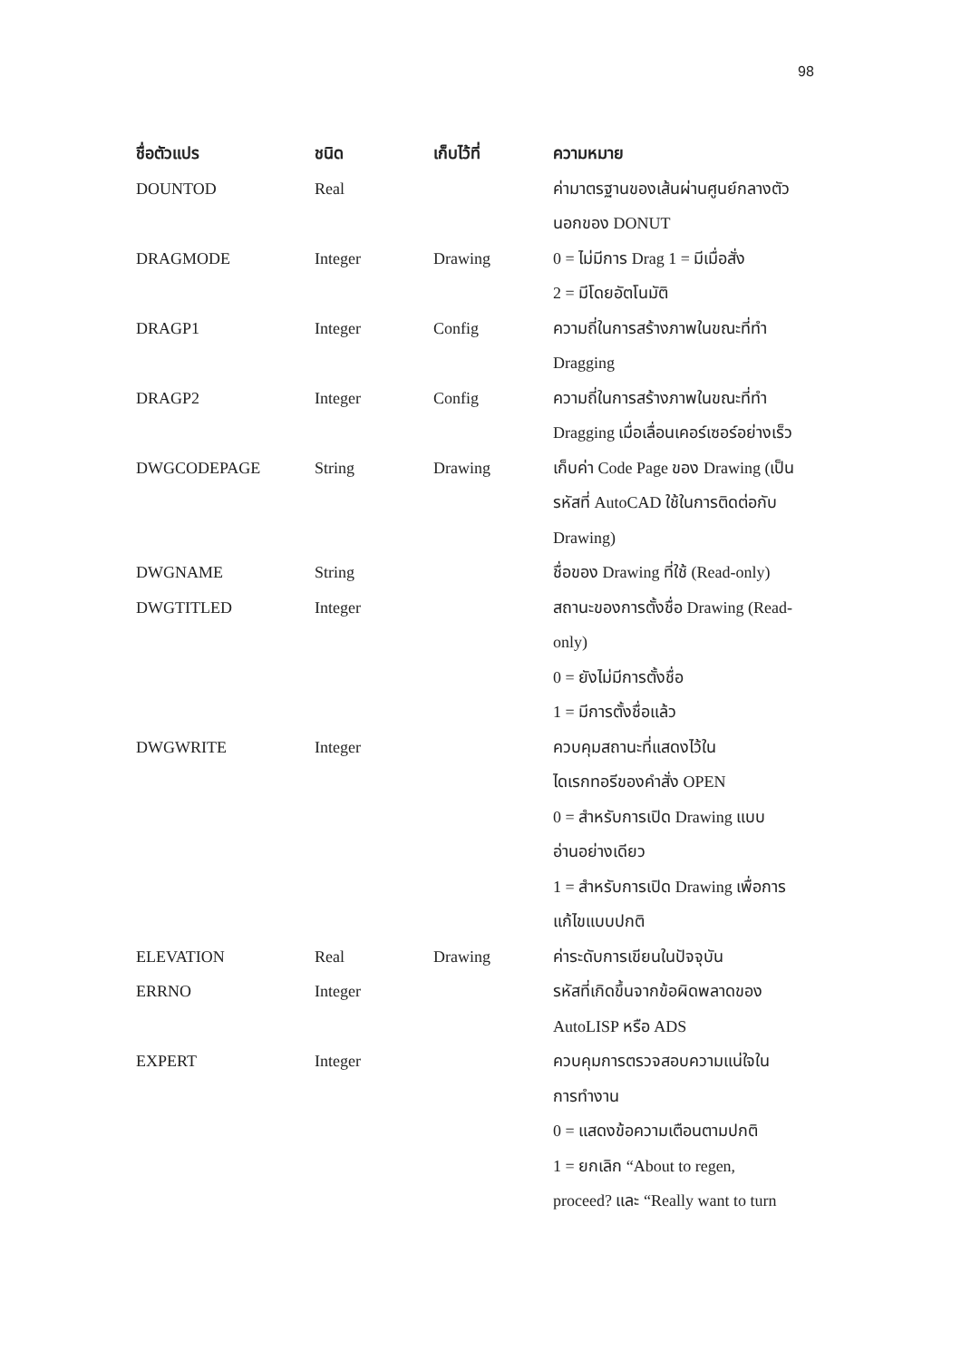98
| ชื่อตัวแปร | ชนิด | เก็บไว้ที่ | ความหมาย |
| --- | --- | --- | --- |
| DOUNTOD | Real | | ค่ามาตรฐานของเส้นผ่านศูนย์กลางตัว นอกของ DONUT |
| DRAGMODE | Integer | Drawing | 0 = ไม่มีการ Drag 1 = มีเมื่อสั่ง 2 = มีโดยอัตโนมัติ |
| DRAGP1 | Integer | Config | ความถี่ในการสร้างภาพในขณะที่ทำ Dragging |
| DRAGP2 | Integer | Config | ความถี่ในการสร้างภาพในขณะที่ทำ Dragging เมื่อเลื่อนเคอร์เซอร์อย่างเร็ว |
| DWGCODEPAGE | String | Drawing | เก็บค่า Code Page ของ Drawing (เป็น รหัสที่ AutoCAD ใช้ในการติดต่อกับ Drawing) |
| DWGNAME | String | | ชื่อของ Drawing ที่ใช้ (Read-only) |
| DWGTITLED | Integer | | สถานะของการตั้งชื่อ Drawing (Read- only) 0 = ยังไม่มีการตั้งชื่อ 1 = มีการตั้งชื่อแล้ว |
| DWGWRITE | Integer | | ควบคุมสถานะที่แสดงไว้ใน ไดเรกทอรีของคำสั่ง OPEN 0 = สำหรับการเปิด Drawing แบบ อ่านอย่างเดียว 1 = สำหรับการเปิด Drawing เพื่อการ แก้ไขแบบปกติ |
| ELEVATION | Real | Drawing | ค่าระดับการเขียนในปัจจุบัน |
| ERRNO | Integer | | รหัสที่เกิดขึ้นจากข้อผิดพลาดของ AutoLISP หรือ ADS |
| EXPERT | Integer | | ควบคุมการตรวจสอบความแน่ใจใน การทำงาน 0 = แสดงข้อความเตือนตามปกติ 1 = ยกเลิก “About to regen, proceed? และ “Really want to turn |